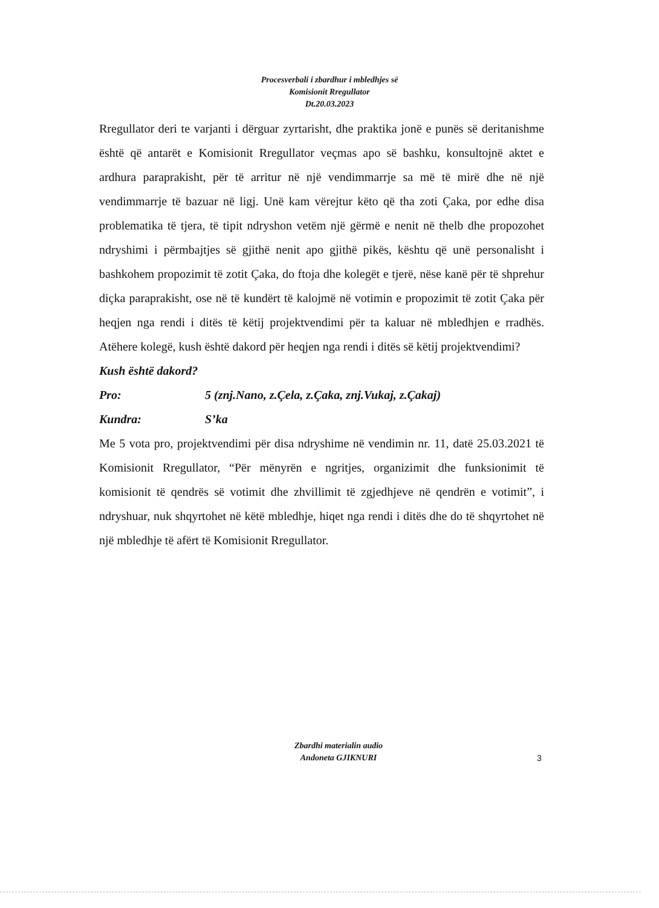Procesverbali i zbardhur i mbledhjes së
Komisionit Rregullator
Dt.20.03.2023
Rregullator deri te varjanti i dërguar zyrtarisht, dhe praktika jonë e punës së deritanishme është që antarët e Komisionit Rregullator veçmas apo së bashku, konsultojnë aktet e ardhura paraprakisht, për të arritur në një vendimmarrje sa më të mirë dhe në një vendimmarrje të bazuar në ligj. Unë kam vërejtur këto që tha zoti Çaka, por edhe disa problematika të tjera, të tipit ndryshon vetëm një gërmë e nenit në thelb dhe propozohet ndryshimi i përmbajtjes së gjithë nenit apo gjithë pikës, kështu që unë personalisht i bashkohem propozimit të zotit Çaka, do ftoja dhe kolegët e tjerë, nëse kanë për të shprehur diçka paraprakisht, ose në të kundërt të kalojmë në votimin e propozimit të zotit Çaka për heqjen nga rendi i ditës të këtij projektvendimi për ta kaluar në mbledhjen e rradhës. Atëhere kolegë, kush është dakord për heqjen nga rendi i ditës së këtij projektvendimi?
Kush është dakord?
Pro: 5 (znj.Nano, z.Çela, z.Çaka, znj.Vukaj, z.Çakaj)
Kundra: S’ka
Me 5 vota pro, projektvendimi për disa ndryshime në vendimin nr. 11, datë 25.03.2021 të Komisionit Rregullator, “Për mënyrën e ngritjes, organizimit dhe funksionimit të komisionit të qendrës së votimit dhe zhvillimit të zgjedhjeve në qendrën e votimit”, i ndryshuar, nuk shqyrtohet në këtë mbledhje, hiqet nga rendi i ditës dhe do të shqyrtohet në një mbledhje të afërt të Komisionit Rregullator.
Zbardhi materialin audio
Andoneta GJIKNURI
3